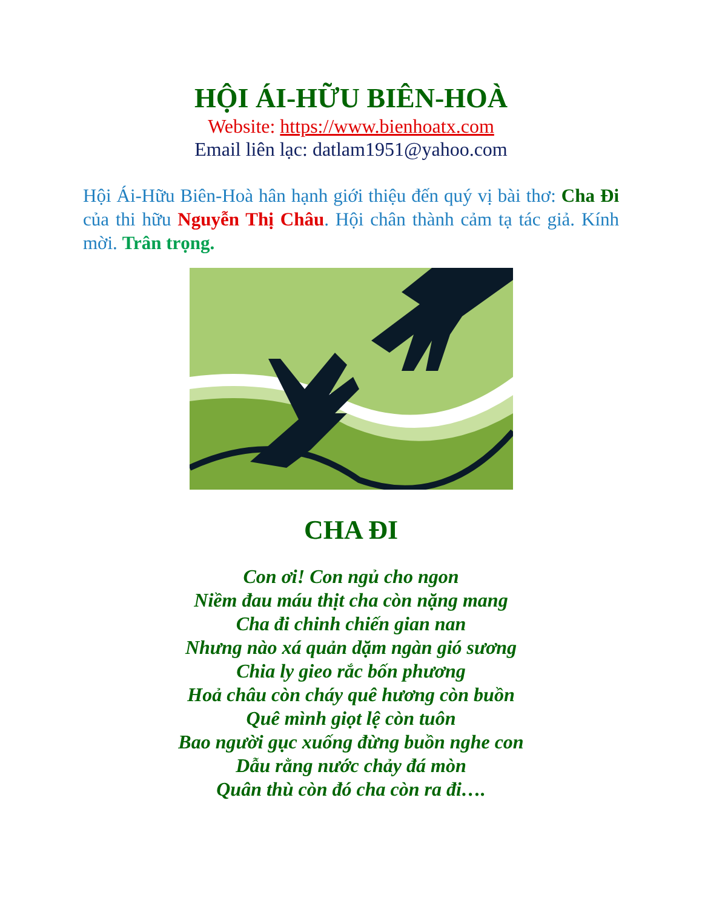HỘI ÁI-HỮU BIÊN-HOÀ
Website: https://www.bienhoatx.com
Email liên lạc: datlam1951@yahoo.com
Hội Ái-Hữu Biên-Hoà hân hạnh giới thiệu đến quý vị bài thơ: Cha Đi của thi hữu Nguyễn Thị Châu. Hội chân thành cảm tạ tác giả. Kính mời. Trân trọng.
CHA ĐI
Con ơi! Con ngủ cho ngon
Niềm đau máu thịt cha còn nặng mang
Cha đi chinh chiến gian nan
Nhưng nào xá quản dặm ngàn gió sương
Chia ly gieo rắc bốn phương
Hoả châu còn cháy quê hương còn buồn
Quê mình giọt lệ còn tuôn
Bao người gục xuống đừng buồn nghe con
Dẫu rằng nước chảy đá mòn
Quân thù còn đó cha còn ra đi….